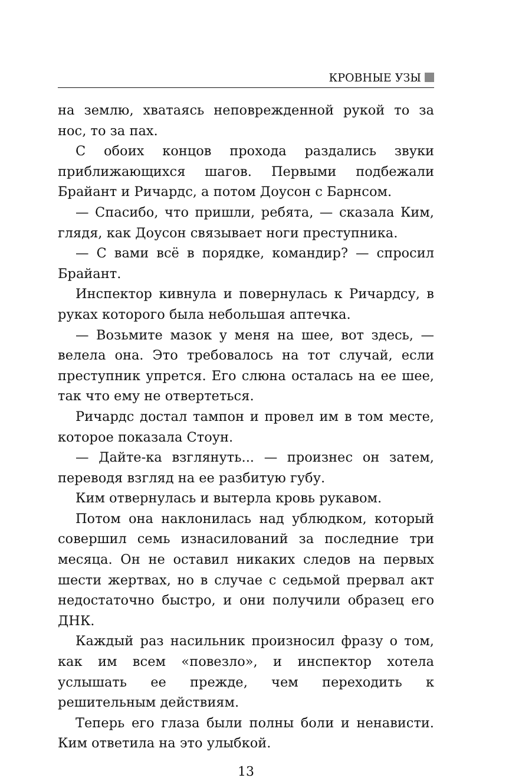КРОВНЫЕ УЗЫ
на землю, хватаясь неповрежденной рукой то за нос, то за пах.
С обоих концов прохода раздались звуки приближающихся шагов. Первыми подбежали Брайант и Ричардс, а потом Доусон с Барнсом.
— Спасибо, что пришли, ребята, — сказала Ким, глядя, как Доусон связывает ноги преступника.
— С вами всё в порядке, командир? — спросил Брайант.
Инспектор кивнула и повернулась к Ричардсу, в руках которого была небольшая аптечка.
— Возьмите мазок у меня на шее, вот здесь, — велела она. Это требовалось на тот случай, если преступник упрется. Его слюна осталась на ее шее, так что ему не отвертеться.
Ричардс достал тампон и провел им в том месте, которое показала Стоун.
— Дайте-ка взглянуть... — произнес он затем, переводя взгляд на ее разбитую губу.
Ким отвернулась и вытерла кровь рукавом.
Потом она наклонилась над ублюдком, который совершил семь изнасилований за последние три месяца. Он не оставил никаких следов на первых шести жертвах, но в случае с седьмой прервал акт недостаточно быстро, и они получили образец его ДНК.
Каждый раз насильник произносил фразу о том, как им всем «повезло», и инспектор хотела услышать ее прежде, чем переходить к решительным действиям.
Теперь его глаза были полны боли и ненависти. Ким ответила на это улыбкой.
13